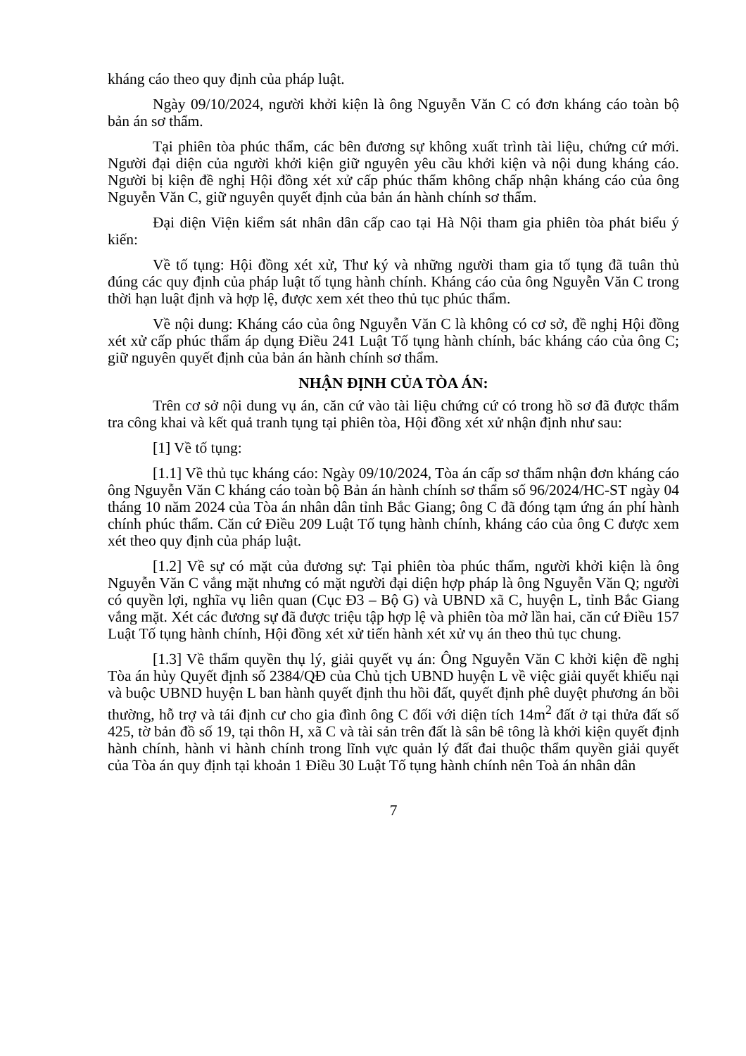kháng cáo theo quy định của pháp luật.
Ngày 09/10/2024, người khởi kiện là ông Nguyễn Văn C có đơn kháng cáo toàn bộ bản án sơ thẩm.
Tại phiên tòa phúc thẩm, các bên đương sự không xuất trình tài liệu, chứng cứ mới. Người đại diện của người khởi kiện giữ nguyên yêu cầu khởi kiện và nội dung kháng cáo. Người bị kiện đề nghị Hội đồng xét xử cấp phúc thẩm không chấp nhận kháng cáo của ông Nguyễn Văn C, giữ nguyên quyết định của bản án hành chính sơ thẩm.
Đại diện Viện kiểm sát nhân dân cấp cao tại Hà Nội tham gia phiên tòa phát biểu ý kiến:
Về tố tụng: Hội đồng xét xử, Thư ký và những người tham gia tố tụng đã tuân thủ đúng các quy định của pháp luật tố tụng hành chính. Kháng cáo của ông Nguyễn Văn C trong thời hạn luật định và hợp lệ, được xem xét theo thủ tục phúc thẩm.
Về nội dung: Kháng cáo của ông Nguyễn Văn C là không có cơ sở, đề nghị Hội đồng xét xử cấp phúc thẩm áp dụng Điều 241 Luật Tố tụng hành chính, bác kháng cáo của ông C; giữ nguyên quyết định của bản án hành chính sơ thẩm.
NHẬN ĐỊNH CỦA TÒA ÁN:
Trên cơ sở nội dung vụ án, căn cứ vào tài liệu chứng cứ có trong hồ sơ đã được thẩm tra công khai và kết quả tranh tụng tại phiên tòa, Hội đồng xét xử nhận định như sau:
[1] Về tố tụng:
[1.1] Về thủ tục kháng cáo: Ngày 09/10/2024, Tòa án cấp sơ thẩm nhận đơn kháng cáo ông Nguyễn Văn C kháng cáo toàn bộ Bản án hành chính sơ thẩm số 96/2024/HC-ST ngày 04 tháng 10 năm 2024 của Tòa án nhân dân tỉnh Bắc Giang; ông C đã đóng tạm ứng án phí hành chính phúc thẩm. Căn cứ Điều 209 Luật Tố tụng hành chính, kháng cáo của ông C được xem xét theo quy định của pháp luật.
[1.2] Về sự có mặt của đương sự: Tại phiên tòa phúc thẩm, người khởi kiện là ông Nguyễn Văn C vắng mặt nhưng có mặt người đại diện hợp pháp là ông Nguyễn Văn Q; người có quyền lợi, nghĩa vụ liên quan (Cục Đ3 – Bộ G) và UBND xã C, huyện L, tỉnh Bắc Giang vắng mặt. Xét các đương sự đã được triệu tập hợp lệ và phiên tòa mở lần hai, căn cứ Điều 157 Luật Tố tụng hành chính, Hội đồng xét xử tiến hành xét xử vụ án theo thủ tục chung.
[1.3] Về thẩm quyền thụ lý, giải quyết vụ án: Ông Nguyễn Văn C khởi kiện đề nghị Tòa án hủy Quyết định số 2384/QĐ của Chủ tịch UBND huyện L về việc giải quyết khiếu nại và buộc UBND huyện L ban hành quyết định thu hồi đất, quyết định phê duyệt phương án bồi thường, hỗ trợ và tái định cư cho gia đình ông C đối với diện tích 14m<sup>2</sup> đất ở tại thửa đất số 425, tờ bản đồ số 19, tại thôn H, xã C và tài sản trên đất là sân bê tông là khởi kiện quyết định hành chính, hành vi hành chính trong lĩnh vực quản lý đất đai thuộc thẩm quyền giải quyết của Tòa án quy định tại khoản 1 Điều 30 Luật Tố tụng hành chính nên Toà án nhân dân
7